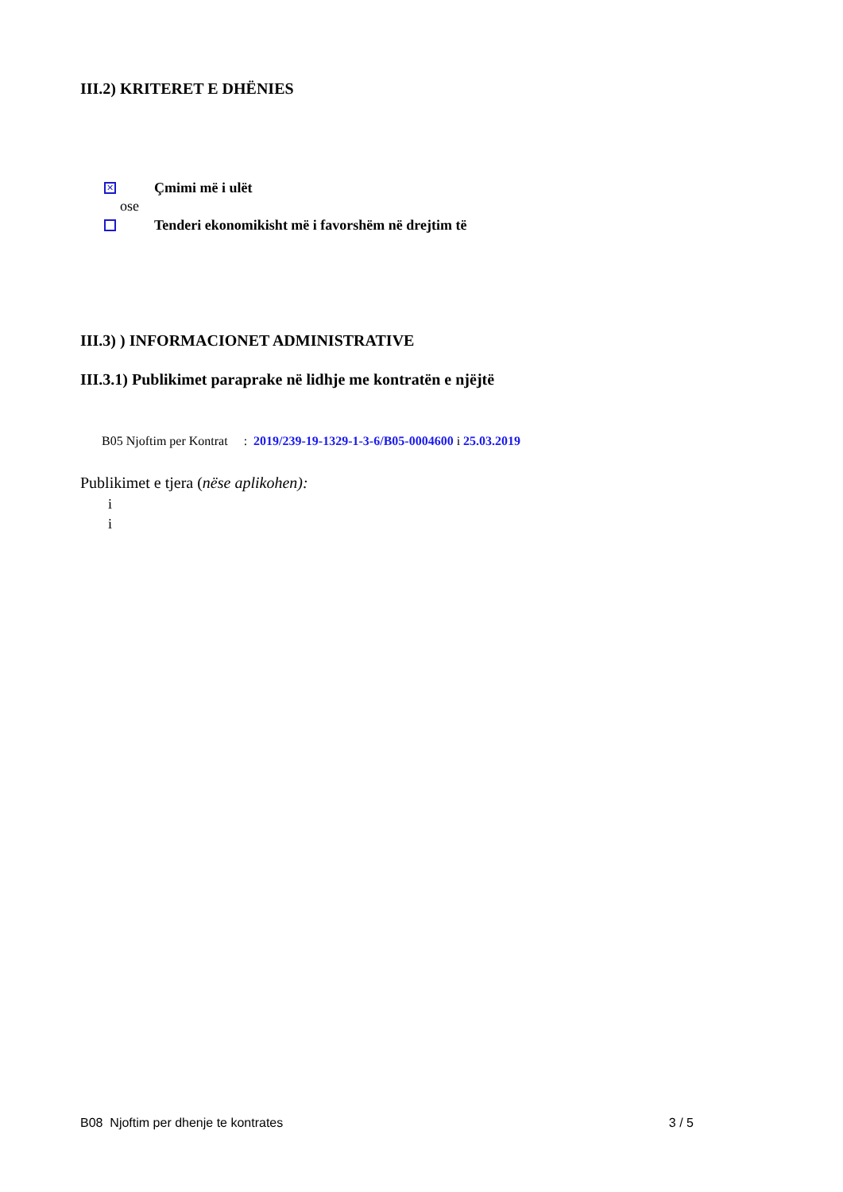III.2) KRITERET E DHËNIES
✕ Çmimi më i ulët
ose
Tenderi ekonomikisht më i favorshëm në drejtim të
III.3) ) INFORMACIONET ADMINISTRATIVE
III.3.1) Publikimet paraprake në lidhje me kontratën e njëjtë
B05 Njoftim per Kontrat : 2019/239-19-1329-1-3-6/B05-0004600 i 25.03.2019
Publikimet e tjera (nëse aplikohen):
i
i
B08 Njoftim per dhenje te kontrates 3 / 5